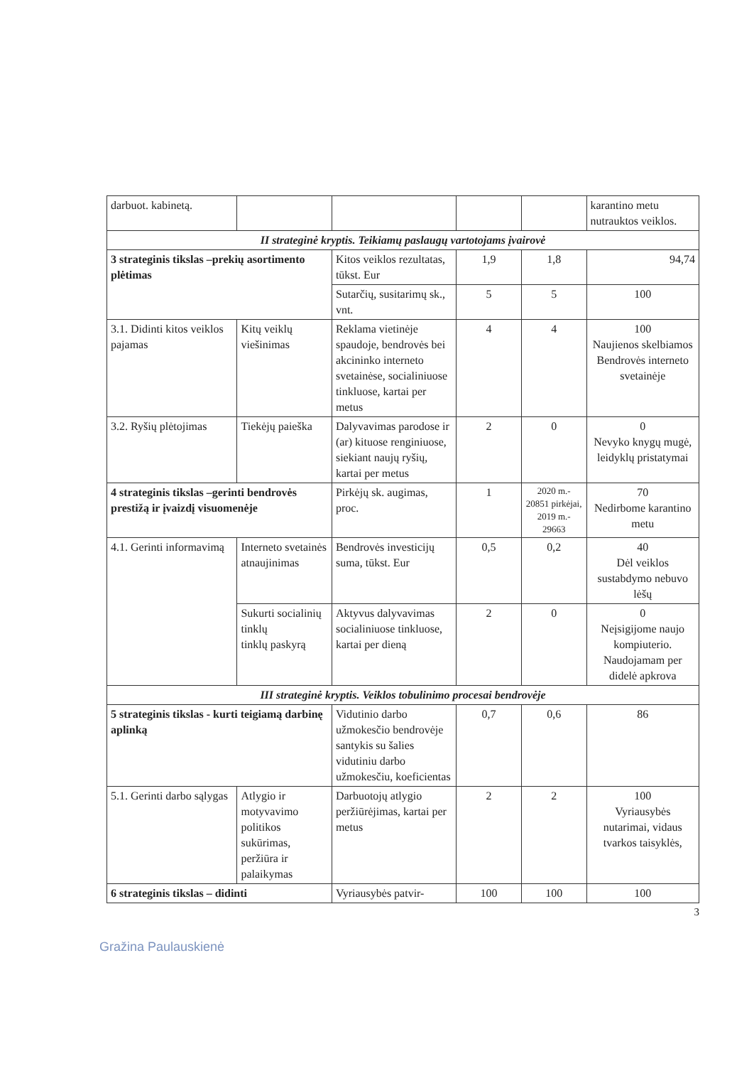| darbuot. kabinetą. | | | | | karantino metu nutrauktos veiklos. |
| II strateginė kryptis. Teikiamų paslaugų vartotojams įvairovė | | | | | |
| 3 strateginis tikslas –prekių asortimento plėtimas | | Kitos veiklos rezultatas, tūkst. Eur | 1,9 | 1,8 | 94,74 |
| | | Sutarčių, susitarimų sk., vnt. | 5 | 5 | 100 |
| 3.1. Didinti kitos veiklos pajamas | Kitų veiklų viešinimas | Reklama vietinėje spaudoje, bendrovės bei akcininko interneto svetainėse, socialiniuose tinkluose, kartai per metus | 4 | 4 | 100 Naujienos skelbiamos Bendrovės interneto svetainėje |
| 3.2. Ryšių plėtojimas | Tiekėjų paieška | Dalyvavimas parodose ir (ar) kituose renginiuose, siekiant naujų ryšių, kartai per metus | 2 | 0 | 0 Nevyko knygų mugė, leidyklų pristatymai |
| 4 strateginis tikslas –gerinti bendrovės prestižą ir įvaizdį visuomenėje | | Pirkėjų sk. augimas, proc. | 1 | 2020 m.- 20851 pirkėjai, 2019 m.- 29663 | 70 Nedirbome karantino metu |
| 4.1. Gerinti informavimą | Interneto svetainės atnaujinimas | Bendrovės investicijų suma, tūkst. Eur | 0,5 | 0,2 | 40 Dėl veiklos sustabdymo nebuvo lėšų |
| | Sukurti socialinių tinklų tinklų paskyrą | Aktyvus dalyvavimas socialiniuose tinkluose, kartai per dieną | 2 | 0 | 0 Neįsigijome naujo kompiuterio. Naudojamam per didelė apkrova |
| III strateginė kryptis. Veiklos tobulinimo procesai bendrovėje | | | | | |
| 5 strateginis tikslas - kurti teigiamą darbinę aplinką | | Vidutinio darbo užmokesčio bendrovėje santykis su šalies vidutiniu darbo užmokesčiu, koeficientas | 0,7 | 0,6 | 86 |
| 5.1. Gerinti darbo sąlygas | Atlygio ir motyvavimo politikos sukūrimas, peržiūra ir palaikymas | Darbuotojų atlygio peržiūrėjimas, kartai per metus | 2 | 2 | 100 Vyriausybės nutarimai, vidaus tvarkos taisyklės, |
| 6 strateginis tikslas – didinti | | Vyriausybės patvir- | 100 | 100 | 100 |
3
Gražina Paulauskienė